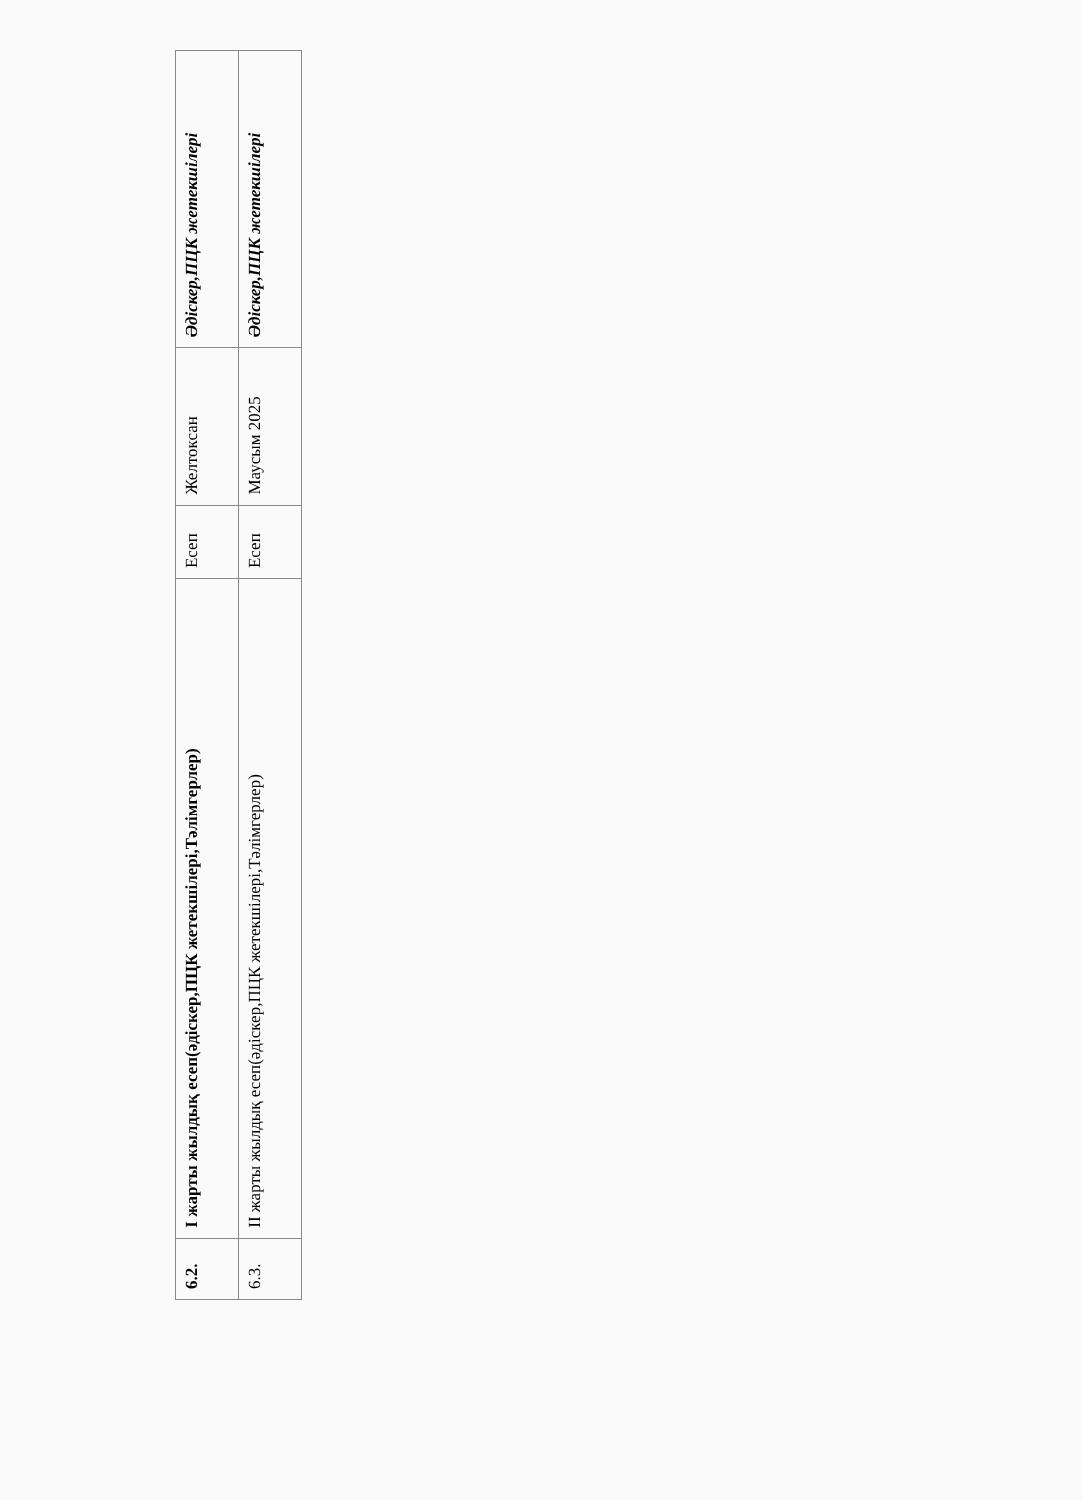| 6.2. | I жарты жылдық есеп(әдіскер,ПЦК жетекшілері,Тәлімгерлер) | Есеп | Желтоксан | Әдіскер,ПЦК жетекшілері |
| 6.3. | II жарты жылдық есеп(әдіскер,ПЦК жетекшілері,Тәлімгерлер) | Есеп | Маусым 2025 | Әдіскер,ПЦК жетекшілері |